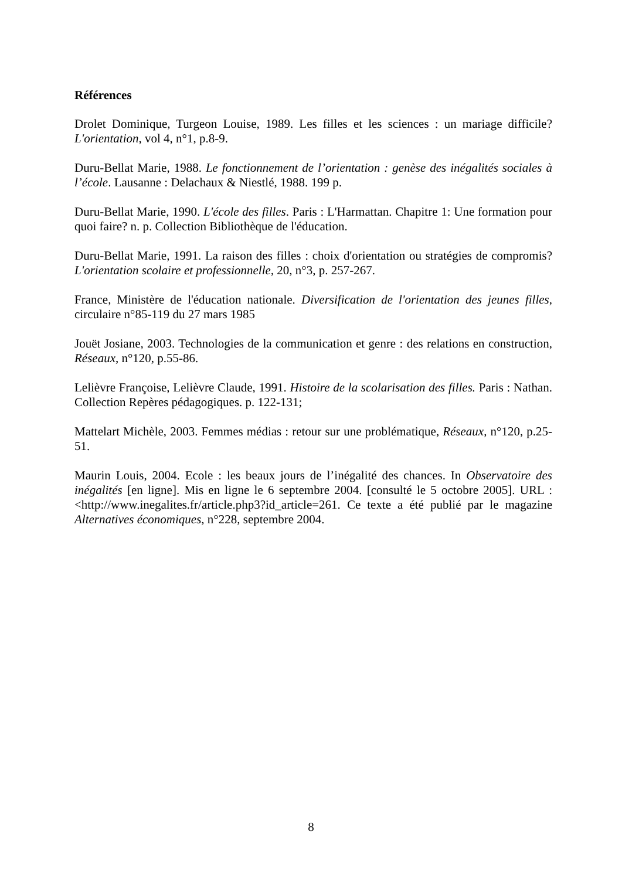Références
Drolet Dominique, Turgeon Louise, 1989. Les filles et les sciences : un mariage difficile? L'orientation, vol 4, n°1, p.8-9.
Duru-Bellat Marie, 1988. Le fonctionnement de l’orientation : genèse des inégalités sociales à l’école. Lausanne : Delachaux & Niestlé, 1988. 199 p.
Duru-Bellat Marie, 1990. L'école des filles. Paris : L'Harmattan. Chapitre 1: Une formation pour quoi faire? n. p. Collection Bibliothèque de l'éducation.
Duru-Bellat Marie, 1991. La raison des filles : choix d'orientation ou stratégies de compromis? L'orientation scolaire et professionnelle, 20, n°3, p. 257-267.
France, Ministère de l'éducation nationale. Diversification de l'orientation des jeunes filles, circulaire n°85-119 du 27 mars 1985
Jouët Josiane, 2003. Technologies de la communication et genre : des relations en construction, Réseaux, n°120, p.55-86.
Lelièvre Françoise, Lelièvre Claude, 1991. Histoire de la scolarisation des filles. Paris : Nathan. Collection Repères pédagogiques. p. 122-131;
Mattelart Michèle, 2003. Femmes médias : retour sur une problématique, Réseaux, n°120, p.25-51.
Maurin Louis, 2004. Ecole : les beaux jours de l’inégalité des chances. In Observatoire des inégalités [en ligne]. Mis en ligne le 6 septembre 2004. [consulté le 5 octobre 2005]. URL : <http://www.inegalites.fr/article.php3?id_article=261. Ce texte a été publié par le magazine Alternatives économiques, n°228, septembre 2004.
8